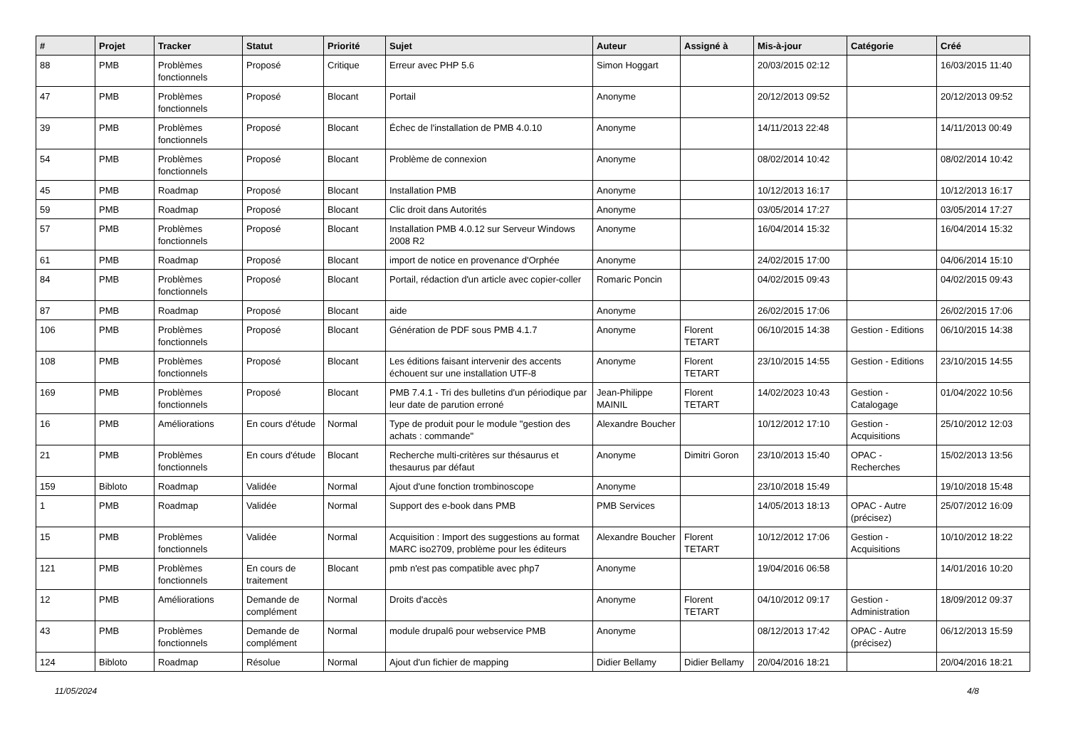| # | Projet | Tracker | Statut | Priorité | Sujet | Auteur | Assigné à | Mis-à-jour | Catégorie | Créé |
| --- | --- | --- | --- | --- | --- | --- | --- | --- | --- | --- |
| 88 | PMB | Problèmes fonctionnels | Proposé | Critique | Erreur avec PHP 5.6 | Simon Hoggart | | 20/03/2015 02:12 | | 16/03/2015 11:40 |
| 47 | PMB | Problèmes fonctionnels | Proposé | Blocant | Portail | Anonyme | | 20/12/2013 09:52 | | 20/12/2013 09:52 |
| 39 | PMB | Problèmes fonctionnels | Proposé | Blocant | Échec de l'installation de PMB 4.0.10 | Anonyme | | 14/11/2013 22:48 | | 14/11/2013 00:49 |
| 54 | PMB | Problèmes fonctionnels | Proposé | Blocant | Problème de connexion | Anonyme | | 08/02/2014 10:42 | | 08/02/2014 10:42 |
| 45 | PMB | Roadmap | Proposé | Blocant | Installation PMB | Anonyme | | 10/12/2013 16:17 | | 10/12/2013 16:17 |
| 59 | PMB | Roadmap | Proposé | Blocant | Clic droit dans Autorités | Anonyme | | 03/05/2014 17:27 | | 03/05/2014 17:27 |
| 57 | PMB | Problèmes fonctionnels | Proposé | Blocant | Installation PMB 4.0.12 sur Serveur Windows 2008 R2 | Anonyme | | 16/04/2014 15:32 | | 16/04/2014 15:32 |
| 61 | PMB | Roadmap | Proposé | Blocant | import de notice en provenance d'Orphée | Anonyme | | 24/02/2015 17:00 | | 04/06/2014 15:10 |
| 84 | PMB | Problèmes fonctionnels | Proposé | Blocant | Portail, rédaction d'un article avec copier-coller | Romaric Poncin | | 04/02/2015 09:43 | | 04/02/2015 09:43 |
| 87 | PMB | Roadmap | Proposé | Blocant | aide | Anonyme | | 26/02/2015 17:06 | | 26/02/2015 17:06 |
| 106 | PMB | Problèmes fonctionnels | Proposé | Blocant | Génération de PDF sous PMB 4.1.7 | Anonyme | Florent TETART | 06/10/2015 14:38 | Gestion - Editions | 06/10/2015 14:38 |
| 108 | PMB | Problèmes fonctionnels | Proposé | Blocant | Les éditions faisant intervenir des accents échouent sur une installation UTF-8 | Anonyme | Florent TETART | 23/10/2015 14:55 | Gestion - Editions | 23/10/2015 14:55 |
| 169 | PMB | Problèmes fonctionnels | Proposé | Blocant | PMB 7.4.1 - Tri des bulletins d'un périodique par leur date de parution erroné | Jean-Philippe MAINIL | Florent TETART | 14/02/2023 10:43 | Gestion - Catalogage | 01/04/2022 10:56 |
| 16 | PMB | Améliorations | En cours d'étude | Normal | Type de produit pour le module "gestion des achats : commande" | Alexandre Boucher | | 10/12/2012 17:10 | Gestion - Acquisitions | 25/10/2012 12:03 |
| 21 | PMB | Problèmes fonctionnels | En cours d'étude | Blocant | Recherche multi-critères sur thésaurus et thesaurus par défaut | Anonyme | Dimitri Goron | 23/10/2013 15:40 | OPAC - Recherches | 15/02/2013 13:56 |
| 159 | Bibloto | Roadmap | Validée | Normal | Ajout d'une fonction trombinoscope | Anonyme | | 23/10/2018 15:49 | | 19/10/2018 15:48 |
| 1 | PMB | Roadmap | Validée | Normal | Support des e-book dans PMB | PMB Services | | 14/05/2013 18:13 | OPAC - Autre (précisez) | 25/07/2012 16:09 |
| 15 | PMB | Problèmes fonctionnels | Validée | Normal | Acquisition : Import des suggestions au format MARC iso2709, problème pour les éditeurs | Alexandre Boucher | Florent TETART | 10/12/2012 17:06 | Gestion - Acquisitions | 10/10/2012 18:22 |
| 121 | PMB | Problèmes fonctionnels | En cours de traitement | Blocant | pmb n'est pas compatible avec php7 | Anonyme | | 19/04/2016 06:58 | | 14/01/2016 10:20 |
| 12 | PMB | Améliorations | Demande de complément | Normal | Droits d'accès | Anonyme | Florent TETART | 04/10/2012 09:17 | Gestion - Administration | 18/09/2012 09:37 |
| 43 | PMB | Problèmes fonctionnels | Demande de complément | Normal | module drupal6 pour webservice PMB | Anonyme | | 08/12/2013 17:42 | OPAC - Autre (précisez) | 06/12/2013 15:59 |
| 124 | Bibloto | Roadmap | Résolue | Normal | Ajout d'un fichier de mapping | Didier Bellamy | Didier Bellamy | 20/04/2016 18:21 | | 20/04/2016 18:21 |
11/05/2024 4/8